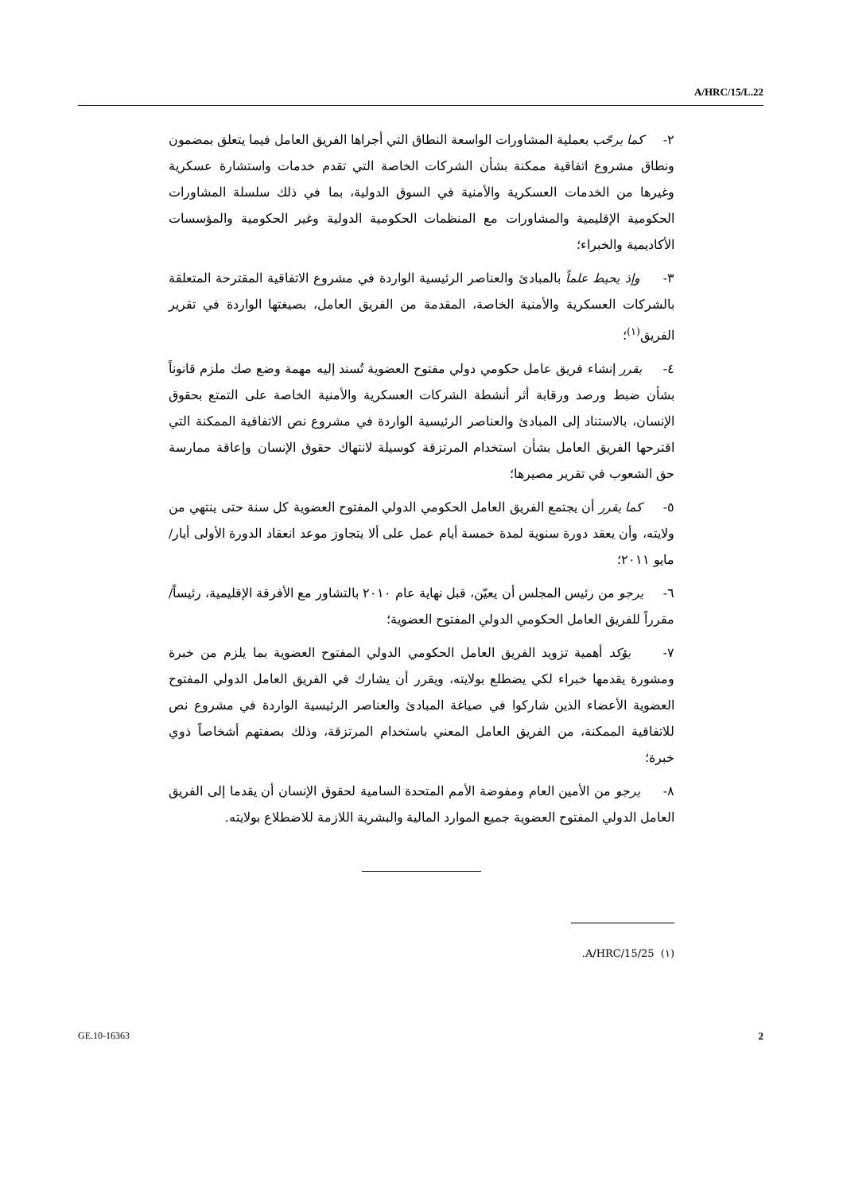A/HRC/15/L.22
٢- كما يرحّب بعملية المشاورات الواسعة النطاق التي أجراها الفريق العامل فيما يتعلق بمضمون ونطاق مشروع اتفاقية ممكنة بشأن الشركات الخاصة التي تقدم خدمات واستشارة عسكرية وغيرها من الخدمات العسكرية والأمنية في السوق الدولية، بما في ذلك سلسلة المشاورات الحكومية الإقليمية والمشاورات مع المنظمات الحكومية الدولية وغير الحكومية والمؤسسات الأكاديمية والخبراء؛
٣- وإذ يحيط علماً بالمبادئ والعناصر الرئيسية الواردة في مشروع الاتفاقية المقترحة المتعلقة بالشركات العسكرية والأمنية الخاصة، المقدمة من الفريق العامل، بصيغتها الواردة في تقرير الفريق<sup>(١)</sup>؛
٤- يقرر إنشاء فريق عامل حكومي دولي مفتوح العضوية تُسند إليه مهمة وضع صك ملزم قانوناً بشأن ضبط ورصد ورقابة أثر أنشطة الشركات العسكرية والأمنية الخاصة على التمتع بحقوق الإنسان، بالاستناد إلى المبادئ والعناصر الرئيسية الواردة في مشروع نص الاتفاقية الممكنة التي اقترحها الفريق العامل بشأن استخدام المرتزقة كوسيلة لانتهاك حقوق الإنسان وإعاقة ممارسة حق الشعوب في تقرير مصيرها؛
٥- كما يقرر أن يجتمع الفريق العامل الحكومي الدولي المفتوح العضوية كل سنة حتى ينتهي من ولايته، وأن يعقد دورة سنوية لمدة خمسة أيام عمل على ألا يتجاوز موعد انعقاد الدورة الأولى أيار/مايو ٢٠١١؛
٦- يرجو من رئيس المجلس أن يعيّن، قبل نهاية عام ٢٠١٠ بالتشاور مع الأفرقة الإقليمية، رئيساً/مقرراً للفريق العامل الحكومي الدولي المفتوح العضوية؛
٧- يؤكد أهمية تزويد الفريق العامل الحكومي الدولي المفتوح العضوية بما يلزم من خبرة ومشورة يقدمها خبراء لكي يضطلع بولايته، ويقرر أن يشارك في الفريق العامل الدولي المفتوح العضوية الأعضاء الذين شاركوا في صياغة المبادئ والعناصر الرئيسية الواردة في مشروع نص للاتفاقية الممكنة، من الفريق العامل المعني باستخدام المرتزقة، وذلك بصفتهم أشخاصاً ذوي خبرة؛
٨- يرجو من الأمين العام ومفوضة الأمم المتحدة السامية لحقوق الإنسان أن يقدما إلى الفريق العامل الدولي المفتوح العضوية جميع الموارد المالية والبشرية اللازمة للاضطلاع بولايته.
(١) A/HRC/15/25.
GE.10-16363 2